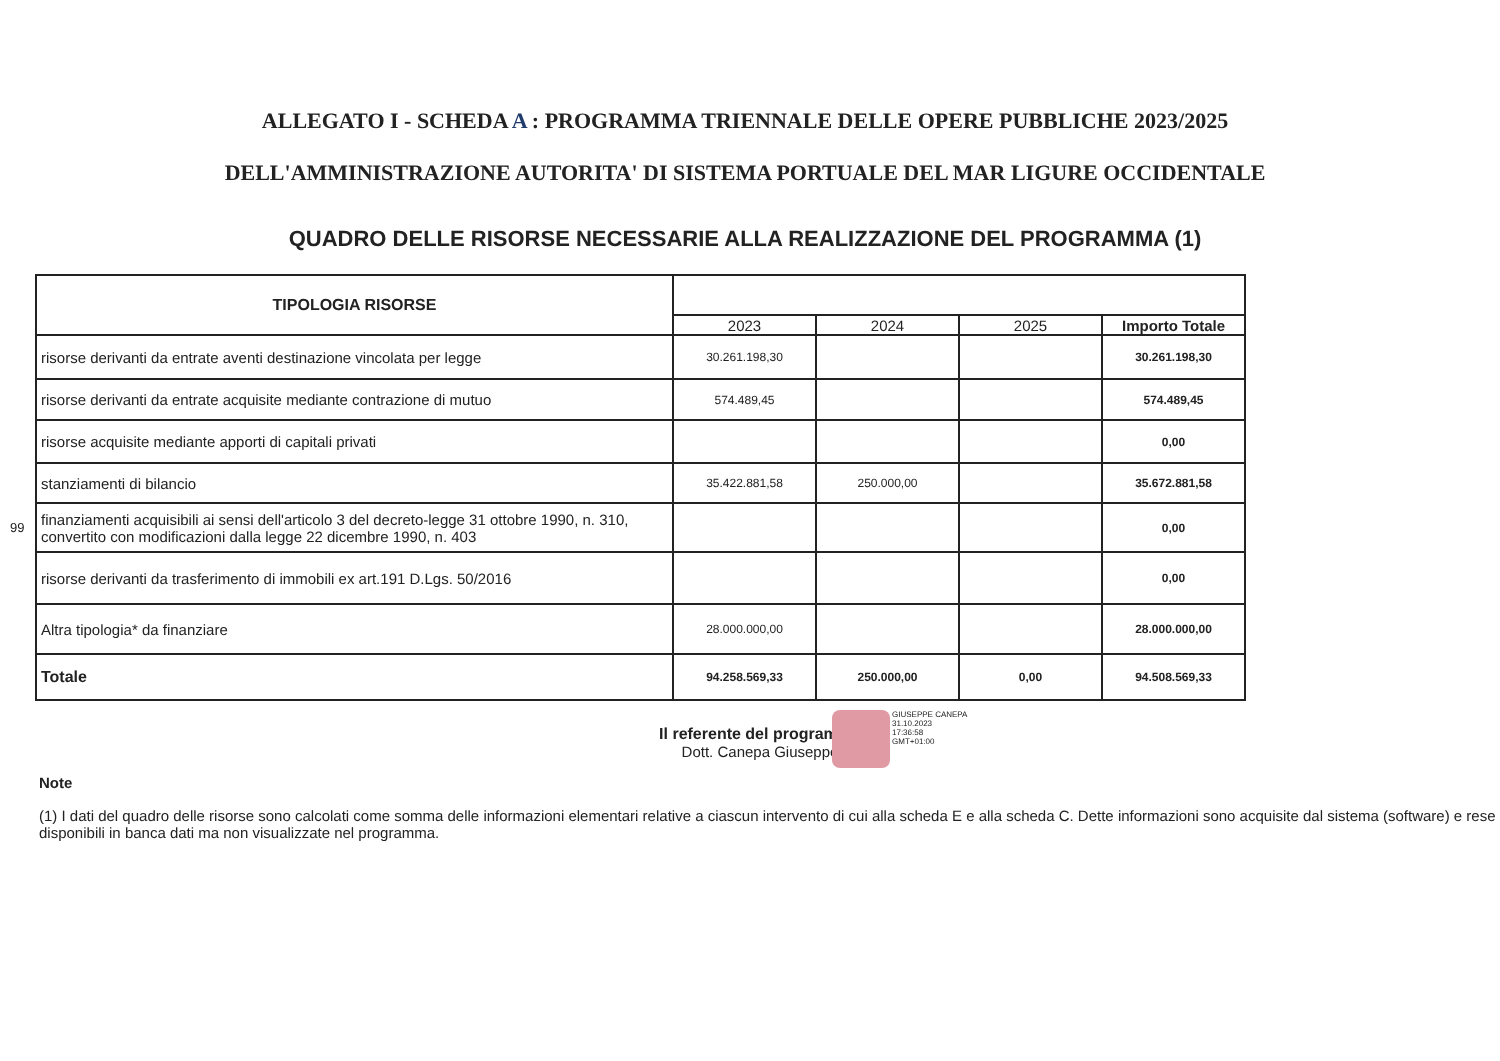99
ALLEGATO I - SCHEDA A : PROGRAMMA TRIENNALE DELLE OPERE PUBBLICHE 2023/2025
DELL'AMMINISTRAZIONE AUTORITA' DI SISTEMA PORTUALE DEL MAR LIGURE OCCIDENTALE
QUADRO DELLE RISORSE NECESSARIE ALLA REALIZZAZIONE DEL PROGRAMMA (1)
| TIPOLOGIA RISORSE | | | | |
| --- | --- | --- | --- | --- |
| | 2023 | 2024 | 2025 | Importo Totale |
| risorse derivanti da entrate aventi destinazione vincolata per legge | 30.261.198,30 | | | 30.261.198,30 |
| risorse derivanti da entrate acquisite mediante contrazione di mutuo | 574.489,45 | | | 574.489,45 |
| risorse acquisite mediante apporti di capitali privati | | | | 0,00 |
| stanziamenti di bilancio | 35.422.881,58 | 250.000,00 | | 35.672.881,58 |
| finanziamenti acquisibili ai sensi dell'articolo 3 del decreto-legge 31 ottobre 1990, n. 310, convertito con modificazioni dalla legge 22 dicembre 1990, n. 403 | | | | 0,00 |
| risorse derivanti da trasferimento di immobili ex art.191 D.Lgs. 50/2016 | | | | 0,00 |
| Altra tipologia* da finanziare | 28.000.000,00 | | | 28.000.000,00 |
| Totale | 94.258.569,33 | 250.000,00 | 0,00 | 94.508.569,33 |
Il referente del programma
Dott. Canepa Giuseppe
GIUSEPPE CANEPA
31.10.2023
17:36:58
GMT+01:00
Note
(1) I dati del quadro delle risorse sono calcolati come somma delle informazioni elementari relative a ciascun intervento di cui alla scheda E e alla scheda C. Dette informazioni sono acquisite dal sistema (software) e rese disponibili in banca dati ma non visualizzate nel programma.